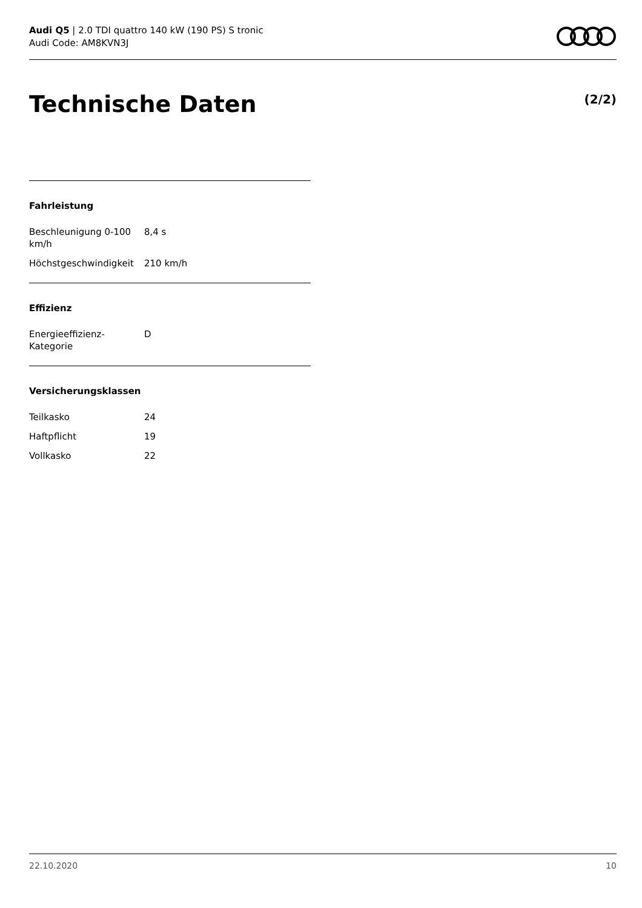Audi Q5 | 2.0 TDI quattro 140 kW (190 PS) S tronic
Audi Code: AM8KVN3J
Technische Daten (2/2)
Fahrleistung
| Beschleunigung 0-100 km/h | 8,4 s |
| Höchstgeschwindigkeit | 210 km/h |
Effizienz
| Energieeffizienz- Kategorie | D |
Versicherungsklassen
| Teilkasko | 24 |
| Haftpflicht | 19 |
| Vollkasko | 22 |
22.10.2020 10